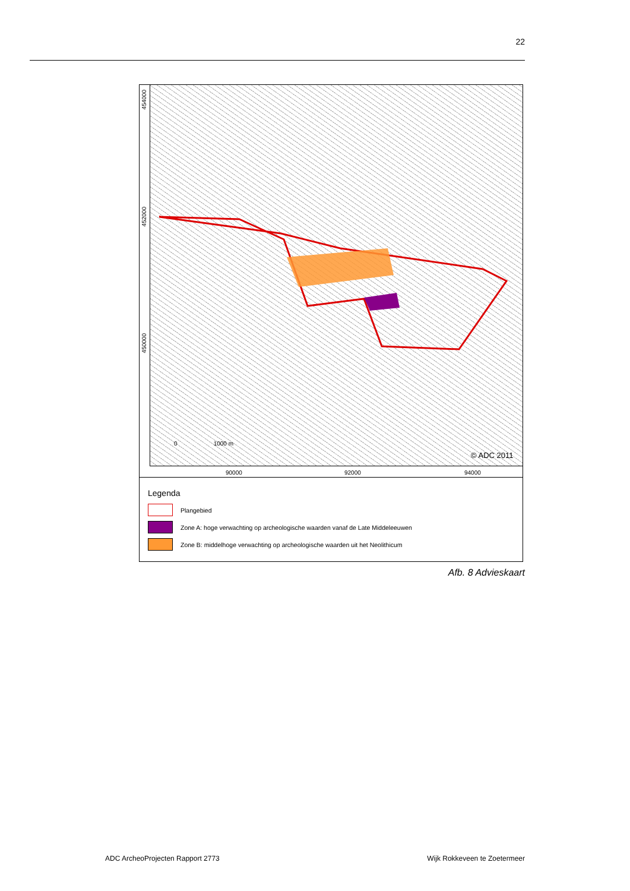22
© ADC 2011
0 1000 m
454000
452000
450000
90000 92000 94000
Legenda
Plangebied
Zone A: hoge verwachting op archeologische waarden vanaf de Late Middeleeuwen
Zone B: middelhoge verwachting op archeologische waarden uit het Neolithicum
Afb. 8 Advieskaart
ADC ArcheoProjecten Rapport 2773
Wijk Rokkeveen te Zoetermeer